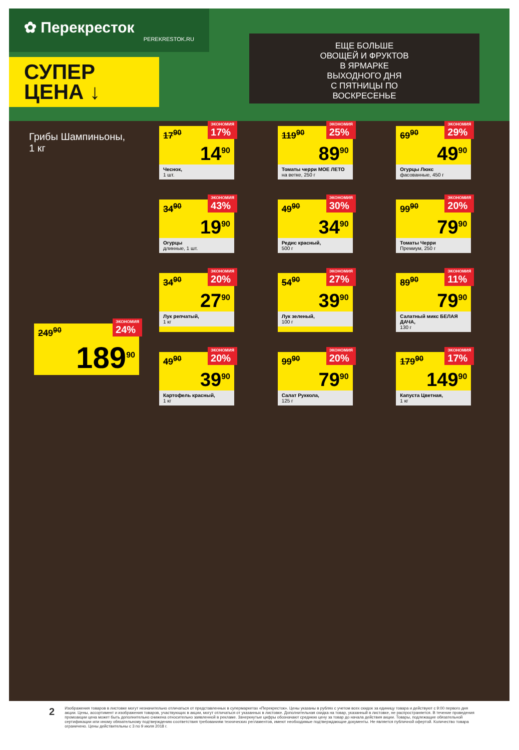✿ Перекресток
PEREKRESTOK.RU
СУПЕР
ЦЕНА ↓
ЕЩЕ БОЛЬШЕ
ОВОЩЕЙ И ФРУКТОВ
В ЯРМАРКЕ
ВЫХОДНОГО ДНЯ
С ПЯТНИЦЫ ПО
ВОСКРЕСЕНЬЕ
Грибы Шампиньоны,
1 кг
249<sup>90</sup>
ЭКОНОМИЯ
24%
189<sup>90</sup>
17<sup>90</sup>
ЭКОНОМИЯ
17%
14<sup>90</sup>
Чеснок,
1 шт.
119<sup>90</sup>
ЭКОНОМИЯ
25%
89<sup>90</sup>
Томаты черри МОЕ ЛЕТО
на ветке, 250 г
69<sup>90</sup>
ЭКОНОМИЯ
29%
49<sup>90</sup>
Огурцы Люкс
фасованные, 450 г
34<sup>90</sup>
ЭКОНОМИЯ
43%
19<sup>90</sup>
Огурцы
длинные, 1 шт.
49<sup>90</sup>
ЭКОНОМИЯ
30%
34<sup>90</sup>
Редис красный,
500 г
99<sup>90</sup>
ЭКОНОМИЯ
20%
79<sup>90</sup>
Томаты Черри
Премиум, 250 г
34<sup>90</sup>
ЭКОНОМИЯ
20%
27<sup>90</sup>
Лук репчатый,
1 кг
54<sup>90</sup>
ЭКОНОМИЯ
27%
39<sup>90</sup>
Лук зеленый,
100 г
89<sup>90</sup>
ЭКОНОМИЯ
11%
79<sup>90</sup>
Салатный микс БЕЛАЯ ДАЧА,
130 г
49<sup>90</sup>
ЭКОНОМИЯ
20%
39<sup>90</sup>
Картофель красный,
1 кг
99<sup>90</sup>
ЭКОНОМИЯ
20%
79<sup>90</sup>
Салат Руккола,
125 г
179<sup>90</sup>
ЭКОНОМИЯ
17%
149<sup>90</sup>
Капуста Цветная,
1 кг
2
Изображения товаров в листовке могут незначительно отличаться от представленных в супермаркетах «Перекресток». Цены указаны в рублях с учетом всех скидок за единицу товара и действуют с 9:00 первого дня акции. Цены, ассортимент и изображения товаров, участвующих в акции, могут отличаться от указанных в листовке. Дополнительная скидка на товар, указанный в листовке, не распространяется. В течение проведения промоакции цена может быть дополнительно снижена относительно заявленной в рекламе. Зачеркнутые цифры обозначают среднюю цену за товар до начала действия акции. Товары, подлежащие обязательной сертификации или иному обязательному подтверждению соответствия требованиям технических регламентов, имеют необходимые подтверждающие документы. Не является публичной офертой. Количество товара ограничено. Цены действительны с 3 по 9 июля 2018 г.